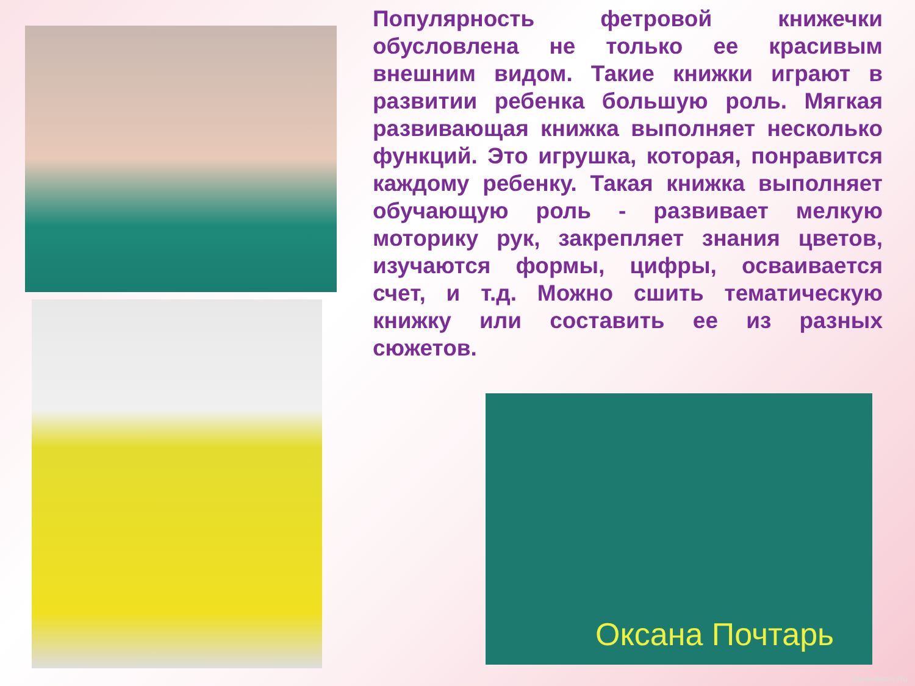Популярность фетровой книжечки обусловлена не только ее красивым внешним видом. Такие книжки играют в развитии ребенка большую роль. Мягкая развивающая книжка выполняет несколько функций. Это игрушка, которая, понравится каждому ребенку. Такая книжка выполняет обучающую роль - развивает мелкую моторику рук, закрепляет знания цветов, изучаются формы, цифры, осваивается счет, и т.д. Можно сшить тематическую книжку или составить ее из разных сюжетов.
Оксана Почтарь
Bankoboev.Ru